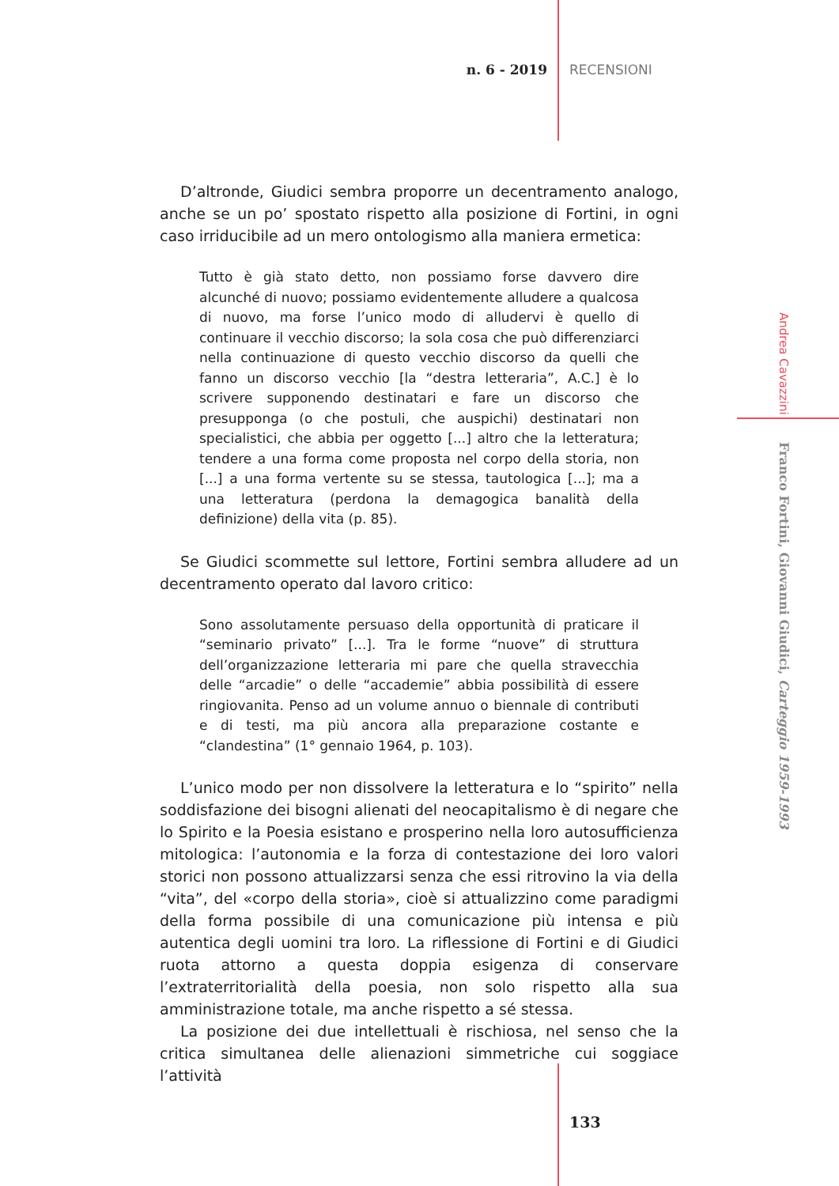n. 6 - 2019 RECENSIONI
D’altronde, Giudici sembra proporre un decentramento analogo, anche se un po’ spostato rispetto alla posizione di Fortini, in ogni caso irriducibile ad un mero ontologismo alla maniera ermetica:
Tutto è già stato detto, non possiamo forse davvero dire alcunché di nuovo; possiamo evidentemente alludere a qualcosa di nuovo, ma forse l’unico modo di alludervi è quello di continuare il vecchio discorso; la sola cosa che può differenziarci nella continuazione di questo vecchio discorso da quelli che fanno un discorso vecchio [la “destra letteraria”, A.C.] è lo scrivere supponendo destinatari e fare un discorso che presupponga (o che postuli, che auspichi) destinatari non specialistici, che abbia per oggetto [...] altro che la letteratura; tendere a una forma come proposta nel corpo della storia, non [...] a una forma vertente su se stessa, tautologica [...]; ma a una letteratura (perdona la demagogica banalità della definizione) della vita (p. 85).
Se Giudici scommette sul lettore, Fortini sembra alludere ad un decentramento operato dal lavoro critico:
Sono assolutamente persuaso della opportunità di praticare il “seminario privato” [...]. Tra le forme “nuove” di struttura dell’organizzazione letteraria mi pare che quella stravecchia delle “arcadie” o delle “accademie” abbia possibilità di essere ringiovanita. Penso ad un volume annuo o biennale di contributi e di testi, ma più ancora alla preparazione costante e “clandestina” (1° gennaio 1964, p. 103).
L’unico modo per non dissolvere la letteratura e lo “spirito” nella soddisfazione dei bisogni alienati del neocapitalismo è di negare che lo Spirito e la Poesia esistano e prosperino nella loro autosufficienza mitologica: l’autonomia e la forza di contestazione dei loro valori storici non possono attualizzarsi senza che essi ritrovino la via della “vita”, del «corpo della storia», cioè si attualizzino come paradigmi della forma possibile di una comunicazione più intensa e più autentica degli uomini tra loro. La riflessione di Fortini e di Giudici ruota attorno a questa doppia esigenza di conservare l’extraterritorialità della poesia, non solo rispetto alla sua amministrazione totale, ma anche rispetto a sé stessa.
La posizione dei due intellettuali è rischiosa, nel senso che la critica simultanea delle alienazioni simmetriche cui soggiace l’attività
Andrea Cavazzini Franco Fortini, Giovanni Giudici, Carteggio 1959-1993
133